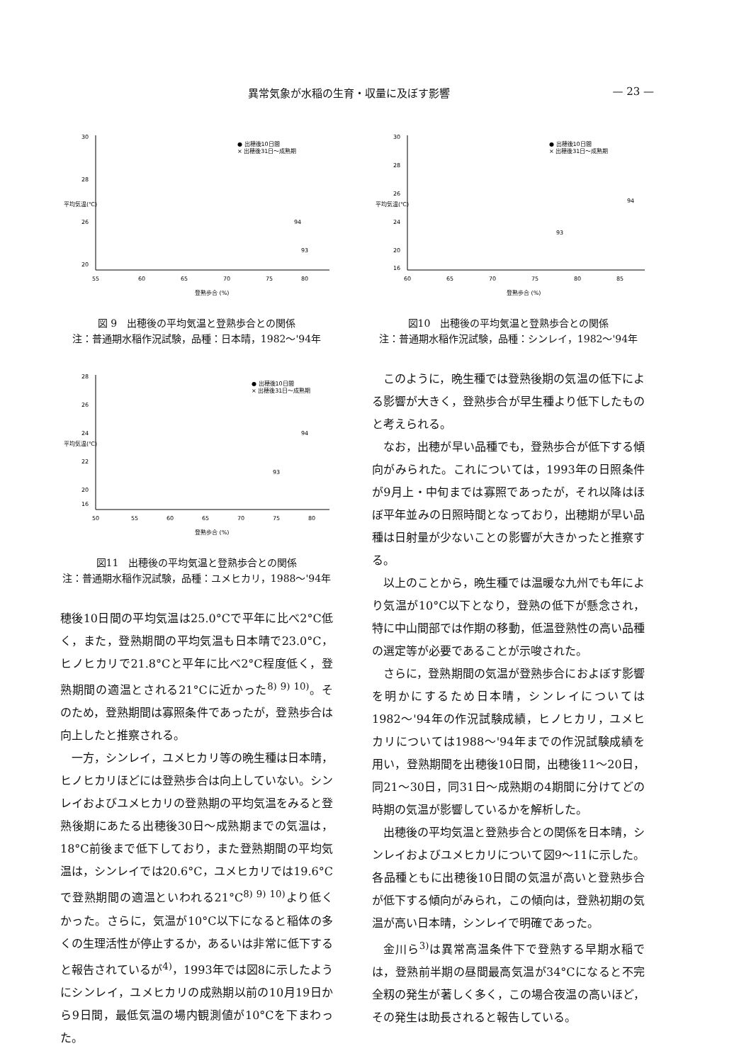異常気象が水稲の生育・収量に及ぼす影響 — 23 —
30
28
26
20
55
60
65
70
75
80
登熟歩合 (%)
平均気温(℃)
● 出穂後10日間
× 出穂後31日〜成熟期
94
93
図 9　出穂後の平均気温と登熟歩合との関係
注：普通期水稲作況試験，品種：日本晴，1982〜'94年
28
26
24
22
20
16
50
55
60
65
70
75
80
登熟歩合 (%)
平均気温(℃)
● 出穂後10日間
× 出穂後31日〜成熟期
94
93
図11　出穂後の平均気温と登熟歩合との関係
注：普通期水稲作況試験，品種：ユメヒカリ，1988〜'94年
穂後10日間の平均気温は25.0°Cで平年に比べ2°C低く，また，登熟期間の平均気温も日本晴で23.0°C，ヒノヒカリで21.8°Cと平年に比べ2°C程度低く，登熟期間の適温とされる21°Cに近かった<sup>8) 9) 10)</sup>。そのため，登熟期間は寡照条件であったが，登熟歩合は向上したと推察される。
一方，シンレイ，ユメヒカリ等の晩生種は日本晴，ヒノヒカリほどには登熟歩合は向上していない。シンレイおよびユメヒカリの登熟期の平均気温をみると登熟後期にあたる出穂後30日〜成熟期までの気温は，18°C前後まで低下しており，また登熟期間の平均気温は，シンレイでは20.6°C，ユメヒカリでは19.6°Cで登熟期間の適温といわれる21°C<sup>8) 9) 10)</sup>より低くかった。さらに，気温が10°C以下になると稲体の多くの生理活性が停止するか，あるいは非常に低下すると報告されているが<sup>4)</sup>，1993年では図8に示したようにシンレイ，ユメヒカリの成熟期以前の10月19日から9日間，最低気温の場内観測値が10°Cを下まわった。
30
28
26
24
20
16
60
65
70
75
80
85
登熟歩合 (%)
平均気温(℃)
● 出穂後10日間
× 出穂後31日〜成熟期
94
93
図10　出穂後の平均気温と登熟歩合との関係
注：普通期水稲作況試験，品種：シンレイ，1982〜'94年
このように，晩生種では登熟後期の気温の低下による影響が大きく，登熟歩合が早生種より低下したものと考えられる。
なお，出穂が早い品種でも，登熟歩合が低下する傾向がみられた。これについては，1993年の日照条件が9月上・中旬までは寡照であったが，それ以降はほぼ平年並みの日照時間となっており，出穂期が早い品種は日射量が少ないことの影響が大きかったと推察する。
以上のことから，晩生種では温暖な九州でも年により気温が10°C以下となり，登熟の低下が懸念され，特に中山間部では作期の移動，低温登熟性の高い品種の選定等が必要であることが示唆された。
さらに，登熟期間の気温が登熟歩合におよぼす影響を明かにするため日本晴，シンレイについては1982〜'94年の作況試験成績，ヒノヒカリ，ユメヒカリについては1988〜'94年までの作況試験成績を用い，登熟期間を出穂後10日間，出穂後11〜20日，同21〜30日，同31日〜成熟期の4期間に分けてどの時期の気温が影響しているかを解析した。
出穂後の平均気温と登熟歩合との関係を日本晴，シンレイおよびユメヒカリについて図9〜11に示した。各品種ともに出穂後10日間の気温が高いと登熟歩合が低下する傾向がみられ，この傾向は，登熟初期の気温が高い日本晴，シンレイで明確であった。
金川ら<sup>3)</sup>は異常高温条件下で登熟する早期水稲では，登熟前半期の昼間最高気温が34°Cになると不完全籾の発生が著しく多く，この場合夜温の高いほど，その発生は助長されると報告している。